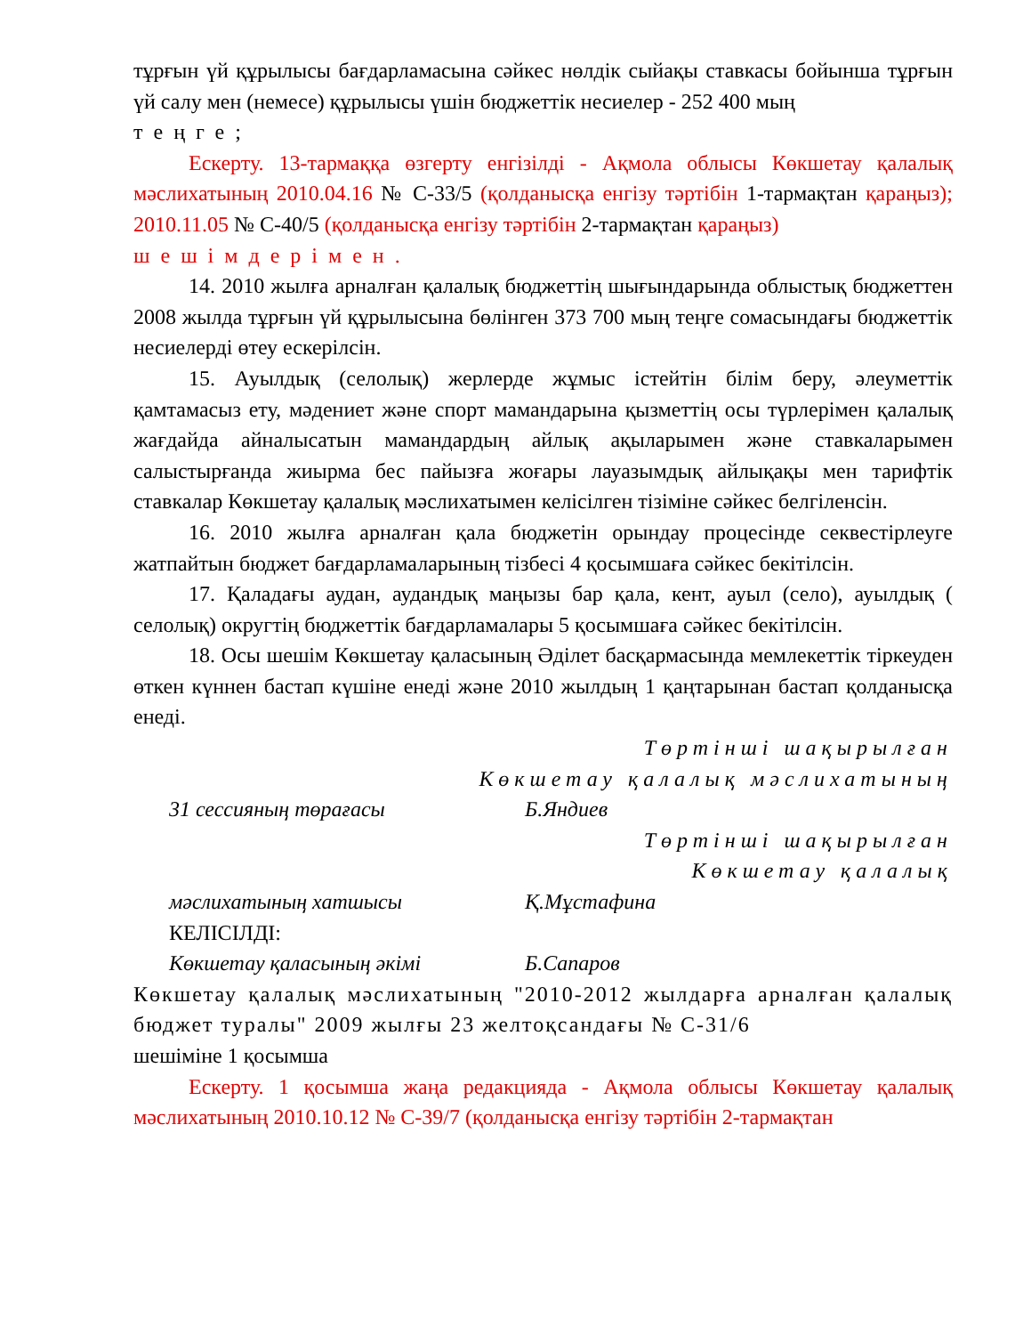тұрғын үй құрылысы бағдарламасына сәйкес нөлдік сыйақы ставкасы бойынша тұрғын үй салу мен (немесе) құрылысы үшін бюджеттік несиелер - 252 400 мың
теңге;
Ескерту. 13-тармаққа өзгерту енгізілді - Ақмола облысы Көкшетау қалалық мәслихатының 2010.04.16 № С-33/5 (қолданысқа енгізу тәртібін 1-тармақтан қараңыз); 2010.11.05 № С-40/5 (қолданысқа енгізу тәртібін 2-тармақтан қараңыз)
шешімдерімен.
14. 2010 жылға арналған қалалық бюджеттің шығындарында облыстық бюджеттен 2008 жылда тұрғын үй құрылысына бөлінген 373 700 мың теңге сомасындағы бюджеттік несиелерді өтеу ескерілсін.
15. Ауылдық (селолық) жерлерде жұмыс істейтін білім беру, әлеуметтік қамтамасыз ету, мәдениет және спорт мамандарына қызметтің осы түрлерімен қалалық жағдайда айналысатын мамандардың айлық ақыларымен және ставкаларымен салыстырғанда жиырма бес пайызға жоғары лауазымдық айлықақы мен тарифтік ставкалар Көкшетау қалалық мәслихатымен келісілген тізіміне сәйкес белгіленсін.
16. 2010 жылға арналған қала бюджетін орындау процесінде секвестірлеуге жатпайтын бюджет бағдарламаларының тізбесі 4 қосымшаға сәйкес бекітілсін.
17. Қаладағы аудан, аудандық маңызы бар қала, кент, ауыл (село), ауылдық ( селолық) округтің бюджеттік бағдарламалары 5 қосымшаға сәйкес бекітілсін.
18. Осы шешім Көкшетау қаласының Әділет басқармасында мемлекеттік тіркеуден өткен күннен бастап күшіне енеді және 2010 жылдың 1 қаңтарынан бастап қолданысқа енеді.
Төртінші шақырылған
Көкшетау қалалық мәслихатының
31 сессияның төрағасы Б.Яндиев
Төртінші шақырылған
Көкшетау қалалық
мәслихатының хатшысы Қ.Мұстафина
КЕЛІСІЛДІ:
Көкшетау қаласының әкімі Б.Сапаров
Көкшетау қалалық мәслихатының "2010-2012 жылдарға арналған қалалық бюджет туралы" 2009 жылғы 23 желтоқсандағы № С-31/6
шешіміне 1 қосымша
Ескерту. 1 қосымша жаңа редакцияда - Ақмола облысы Көкшетау қалалық мәслихатының 2010.10.12 № С-39/7 (қолданысқа енгізу тәртібін 2-тармақтан